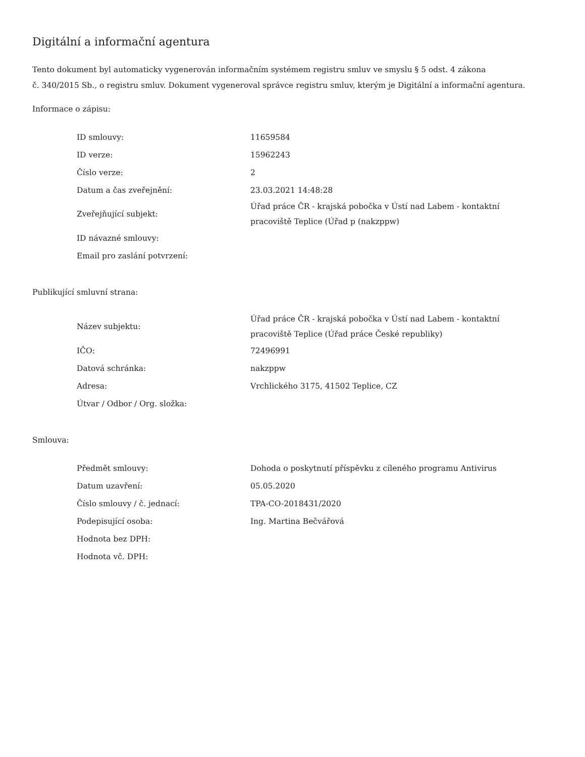Digitální a informační agentura
Tento dokument byl automaticky vygenerován informačním systémem registru smluv ve smyslu § 5 odst. 4 zákona
č. 340/2015 Sb., o registru smluv. Dokument vygeneroval správce registru smluv, kterým je Digitální a informační agentura.
Informace o zápisu:
| ID smlouvy: | 11659584 |
| ID verze: | 15962243 |
| Číslo verze: | 2 |
| Datum a čas zveřejnění: | 23.03.2021 14:48:28 |
| Zveřejňující subjekt: | Úřad práce ČR - krajská pobočka v Ústí nad Labem - kontaktní pracoviště Teplice (Úřad p (nakzppw) |
| ID návazné smlouvy: | |
| Email pro zaslání potvrzení: | |
Publikující smluvní strana:
| Název subjektu: | Úřad práce ČR - krajská pobočka v Ústí nad Labem - kontaktní pracoviště Teplice (Úřad práce České republiky) |
| IČO: | 72496991 |
| Datová schránka: | nakzppw |
| Adresa: | Vrchlického 3175, 41502 Teplice, CZ |
| Útvar / Odbor / Org. složka: | |
Smlouva:
| Předmět smlouvy: | Dohoda o poskytnutí příspěvku z cíleného programu Antivirus |
| Datum uzavření: | 05.05.2020 |
| Číslo smlouvy / č. jednací: | TPA-CO-2018431/2020 |
| Podepisující osoba: | Ing. Martina Bečvářová |
| Hodnota bez DPH: | |
| Hodnota vč. DPH: | |